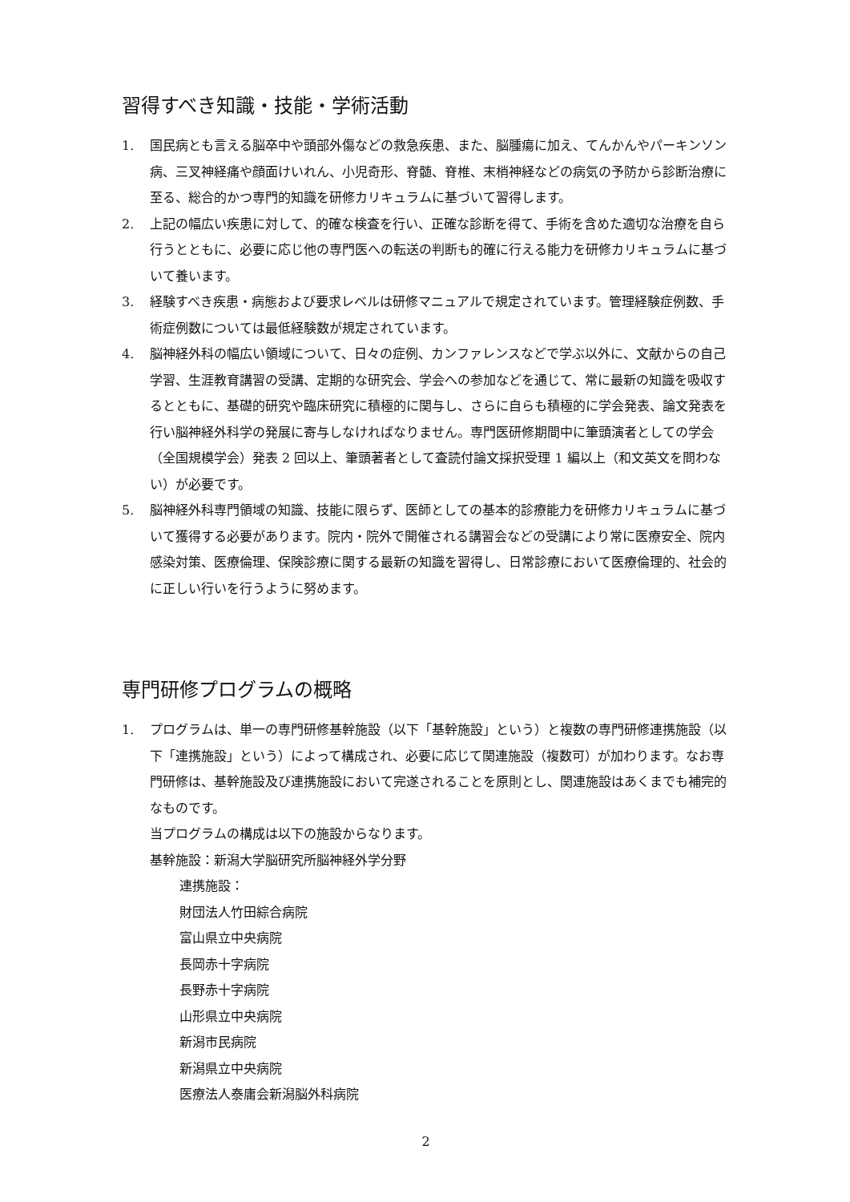習得すべき知識・技能・学術活動
1. 国民病とも言える脳卒中や頭部外傷などの救急疾患、また、脳腫瘍に加え、てんかんやパーキンソン病、三叉神経痛や顔面けいれん、小児奇形、脊髄、脊椎、末梢神経などの病気の予防から診断治療に至る、総合的かつ専門的知識を研修カリキュラムに基づいて習得します。
2. 上記の幅広い疾患に対して、的確な検査を行い、正確な診断を得て、手術を含めた適切な治療を自ら行うとともに、必要に応じ他の専門医への転送の判断も的確に行える能力を研修カリキュラムに基づいて養います。
3. 経験すべき疾患・病態および要求レベルは研修マニュアルで規定されています。管理経験症例数、手術症例数については最低経験数が規定されています。
4. 脳神経外科の幅広い領域について、日々の症例、カンファレンスなどで学ぶ以外に、文献からの自己学習、生涯教育講習の受講、定期的な研究会、学会への参加などを通じて、常に最新の知識を吸収するとともに、基礎的研究や臨床研究に積極的に関与し、さらに自らも積極的に学会発表、論文発表を行い脳神経外科学の発展に寄与しなければなりません。専門医研修期間中に筆頭演者としての学会（全国規模学会）発表 2 回以上、筆頭著者として査読付論文採択受理 1 編以上（和文英文を問わない）が必要です。
5. 脳神経外科専門領域の知識、技能に限らず、医師としての基本的診療能力を研修カリキュラムに基づいて獲得する必要があります。院内・院外で開催される講習会などの受講により常に医療安全、院内感染対策、医療倫理、保険診療に関する最新の知識を習得し、日常診療において医療倫理的、社会的に正しい行いを行うように努めます。
専門研修プログラムの概略
1. プログラムは、単一の専門研修基幹施設（以下「基幹施設」という）と複数の専門研修連携施設（以下「連携施設」という）によって構成され、必要に応じて関連施設（複数可）が加わります。なお専門研修は、基幹施設及び連携施設において完遂されることを原則とし、関連施設はあくまでも補完的なものです。
当プログラムの構成は以下の施設からなります。
基幹施設：新潟大学脳研究所脳神経外学分野
連携施設：
財団法人竹田綜合病院
富山県立中央病院
長岡赤十字病院
長野赤十字病院
山形県立中央病院
新潟市民病院
新潟県立中央病院
医療法人泰庸会新潟脳外科病院
2